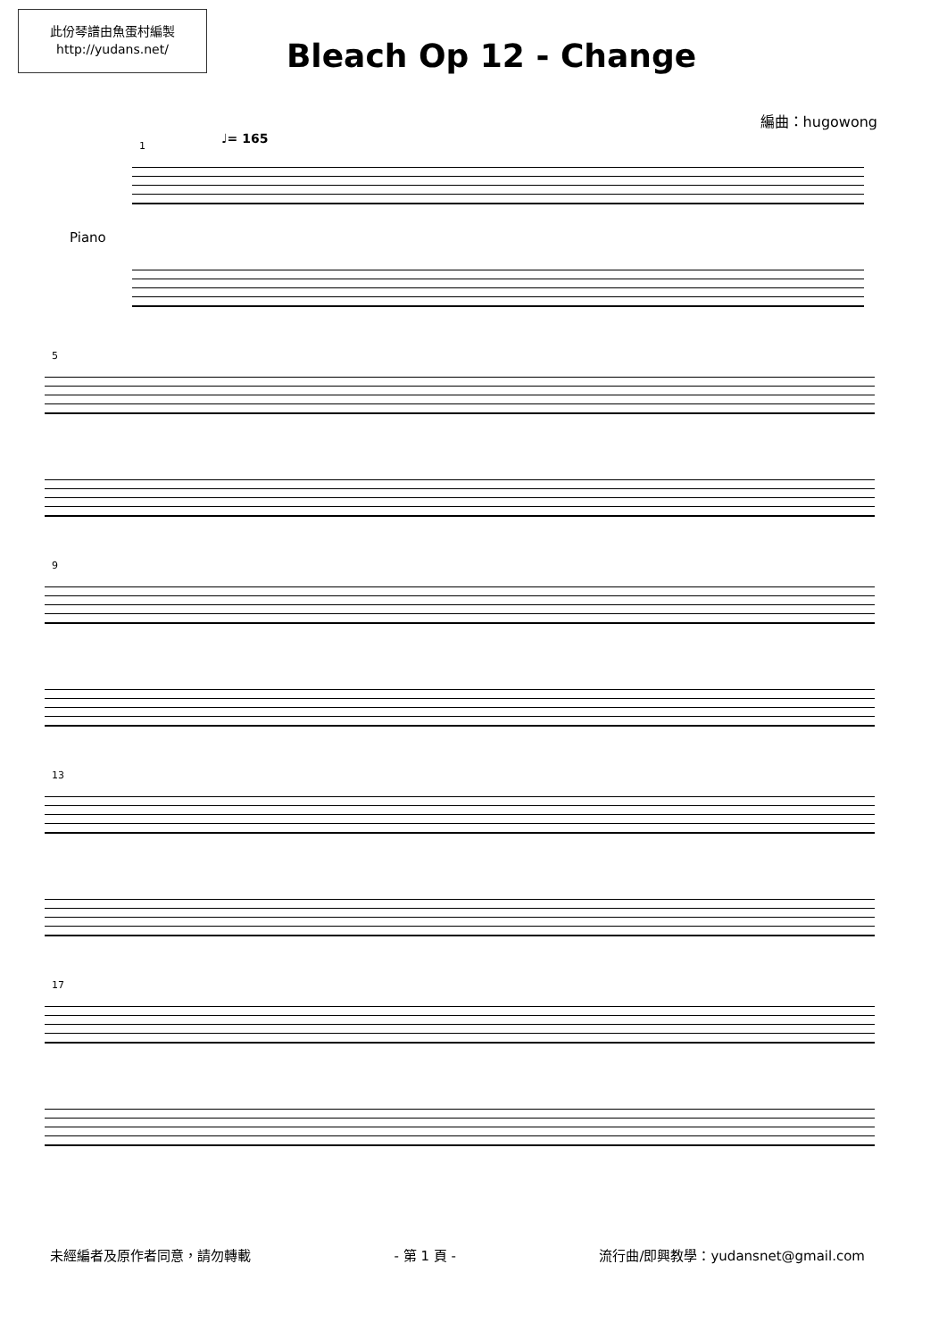此份琴譜由魚蛋村編製
http://yudans.net/
Bleach Op 12 - Change
編曲：hugowong
1 ♩= 165
Piano
5
9
13
17
未經編者及原作者同意，請勿轉載 - 第 1 頁 - 流行曲/即興教學：yudansnet@gmail.com